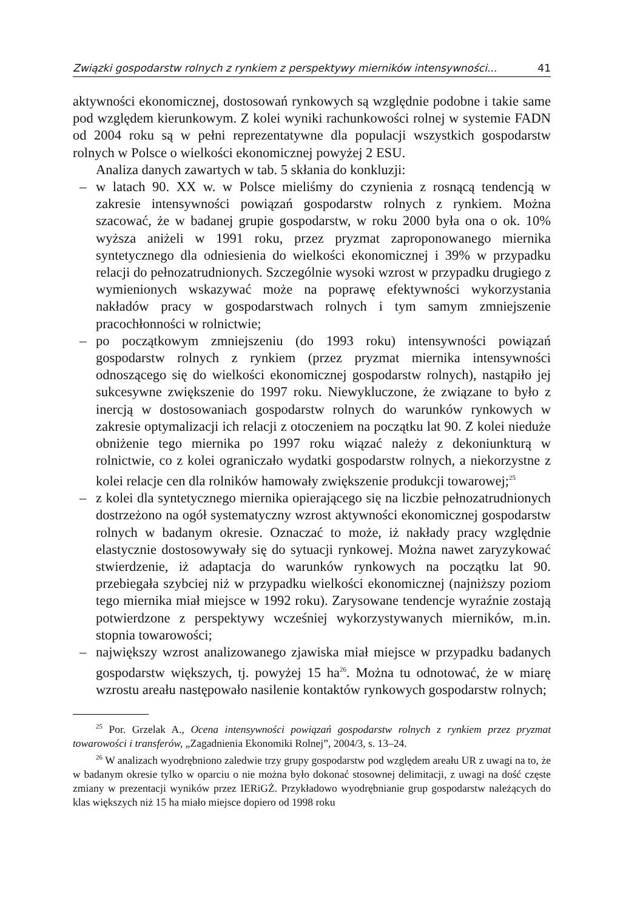Związki gospodarstw rolnych z rynkiem z perspektywy mierników intensywności... 41
aktywności ekonomicznej, dostosowań rynkowych są względnie podobne i takie same pod względem kierunkowym. Z kolei wyniki rachunkowości rolnej w systemie FADN od 2004 roku są w pełni reprezentatywne dla populacji wszystkich gospodarstw rolnych w Polsce o wielkości ekonomicznej powyżej 2 ESU.
Analiza danych zawartych w tab. 5 skłania do konkluzji:
– w latach 90. XX w. w Polsce mieliśmy do czynienia z rosnącą tendencją w zakresie intensywności powiązań gospodarstw rolnych z rynkiem. Można szacować, że w badanej grupie gospodarstw, w roku 2000 była ona o ok. 10% wyższa aniżeli w 1991 roku, przez pryzmat zaproponowanego miernika syntetycznego dla odniesienia do wielkości ekonomicznej i 39% w przypadku relacji do pełnozatrudnionych. Szczególnie wysoki wzrost w przypadku drugiego z wymienionych wskazywać może na poprawę efektywności wykorzystania nakładów pracy w gospodarstwach rolnych i tym samym zmniejszenie pracochłonności w rolnictwie;
– po początkowym zmniejszeniu (do 1993 roku) intensywności powiązań gospodarstw rolnych z rynkiem (przez pryzmat miernika intensywności odnoszącego się do wielkości ekonomicznej gospodarstw rolnych), nastąpiło jej sukcesywne zwiększenie do 1997 roku. Niewykluczone, że związane to było z inercją w dostosowaniach gospodarstw rolnych do warunków rynkowych w zakresie optymalizacji ich relacji z otoczeniem na początku lat 90. Z kolei nieduże obniżenie tego miernika po 1997 roku wiązać należy z dekoniunkturą w rolnictwie, co z kolei ograniczało wydatki gospodarstw rolnych, a niekorzystne z kolei relacje cen dla rolników hamowały zwiększenie produkcji towarowej;<sup>25</sup>
– z kolei dla syntetycznego miernika opierającego się na liczbie pełnozatrudnionych dostrzeżono na ogół systematyczny wzrost aktywności ekonomicznej gospodarstw rolnych w badanym okresie. Oznaczać to może, iż nakłady pracy względnie elastycznie dostosowywały się do sytuacji rynkowej. Można nawet zaryzykować stwierdzenie, iż adaptacja do warunków rynkowych na początku lat 90. przebiegała szybciej niż w przypadku wielkości ekonomicznej (najniższy poziom tego miernika miał miejsce w 1992 roku). Zarysowane tendencje wyraźnie zostają potwierdzone z perspektywy wcześniej wykorzystywanych mierników, m.in. stopnia towarowości;
– największy wzrost analizowanego zjawiska miał miejsce w przypadku badanych gospodarstw większych, tj. powyżej 15 ha<sup>26</sup>. Można tu odnotować, że w miarę wzrostu areału następowało nasilenie kontaktów rynkowych gospodarstw rolnych;
<sup>25</sup> Por. Grzelak A., Ocena intensywności powiązań gospodarstw rolnych z rynkiem przez pryzmat towarowości i transferów, „Zagadnienia Ekonomiki Rolnej”, 2004/3, s. 13–24.
<sup>26</sup> W analizach wyodrębniono zaledwie trzy grupy gospodarstw pod względem areału UR z uwagi na to, że w badanym okresie tylko w oparciu o nie można było dokonać stosownej delimitacji, z uwagi na dość częste zmiany w prezentacji wyników przez IERiGŻ. Przykładowo wyodrębnianie grup gospodarstw należących do klas większych niż 15 ha miało miejsce dopiero od 1998 roku